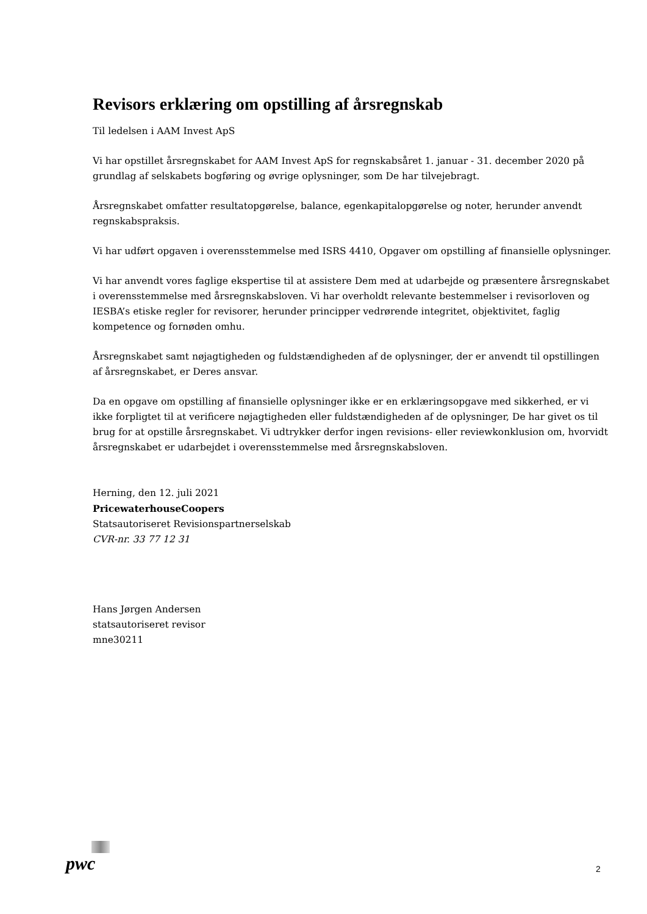Revisors erklæring om opstilling af årsregnskab
Til ledelsen i AAM Invest ApS
Vi har opstillet årsregnskabet for AAM Invest ApS for regnskabsåret 1. januar - 31. december 2020 på grundlag af selskabets bogføring og øvrige oplysninger, som De har tilvejebragt.
Årsregnskabet omfatter resultatopgørelse, balance, egenkapitalopgørelse og noter, herunder anvendt regnskabspraksis.
Vi har udført opgaven i overensstemmelse med ISRS 4410, Opgaver om opstilling af finansielle oplysninger.
Vi har anvendt vores faglige ekspertise til at assistere Dem med at udarbejde og præsentere årsregnskabet i overensstemmelse med årsregnskabsloven. Vi har overholdt relevante bestemmelser i revisorloven og IESBA’s etiske regler for revisorer, herunder principper vedrørende integritet, objektivitet, faglig kompetence og fornøden omhu.
Årsregnskabet samt nøjagtigheden og fuldstændigheden af de oplysninger, der er anvendt til opstillingen af årsregnskabet, er Deres ansvar.
Da en opgave om opstilling af finansielle oplysninger ikke er en erklæringsopgave med sikkerhed, er vi ikke forpligtet til at verificere nøjagtigheden eller fuldstændigheden af de oplysninger, De har givet os til brug for at opstille årsregnskabet. Vi udtrykker derfor ingen revisions- eller reviewkonklusion om, hvorvidt årsregnskabet er udarbejdet i overensstemmelse med årsregnskabsloven.
Herning, den 12. juli 2021
PricewaterhouseCoopers
Statsautoriseret Revisionspartnerselskab
CVR-nr. 33 77 12 31
Hans Jørgen Andersen
statsautoriseret revisor
mne30211
pwc 2